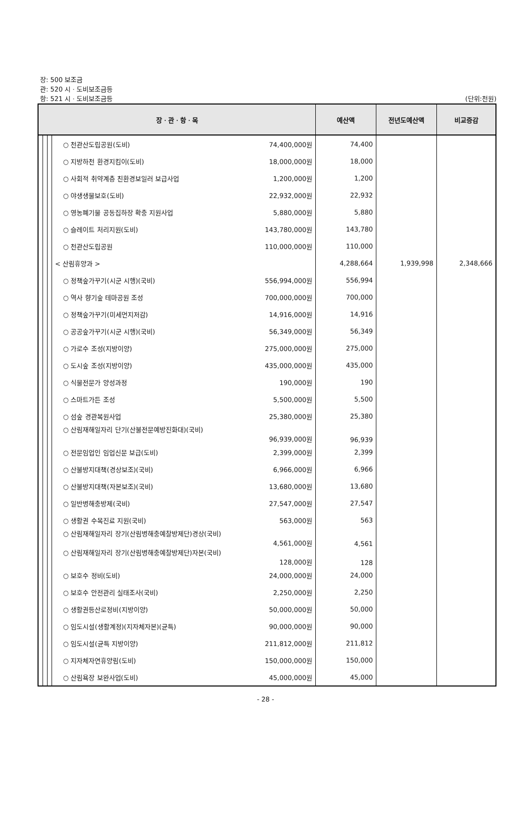장: 500 보조금
관: 520 시ㆍ도비보조금등
항: 521 시ㆍ도비보조금등 (단위:천원)
| 장ㆍ관ㆍ항ㆍ목 | | | | | 예산액 | 전년도예산액 | 비교증감 |
| --- | --- | --- | --- | --- | --- | --- | --- |
| | | | ○ 천관산도립공원(도비) | 74,400,000원 | 74,400 | | |
| | | | ○ 지방하천 환경지킴이(도비) | 18,000,000원 | 18,000 | | |
| | | | ○ 사회적 취약계층 친환경보일러 보급사업 | 1,200,000원 | 1,200 | | |
| | | | ○ 야생생물보호(도비) | 22,932,000원 | 22,932 | | |
| | | | ○ 영농폐기물 공동집하장 확충 지원사업 | 5,880,000원 | 5,880 | | |
| | | | ○ 슬레이트 처리지원(도비) | 143,780,000원 | 143,780 | | |
| | | | ○ 천관산도립공원 | 110,000,000원 | 110,000 | | |
| | | | < 산림휴양과 > | | 4,288,664 | 1,939,998 | 2,348,666 |
| | | | ○ 정책숲가꾸기(시군 시행)(국비) | 556,994,000원 | 556,994 | | |
| | | | ○ 역사 향기숲 테마공원 조성 | 700,000,000원 | 700,000 | | |
| | | | ○ 정책숲가꾸기(미세먼지저감) | 14,916,000원 | 14,916 | | |
| | | | ○ 공공숲가꾸기(시군 시행)(국비) | 56,349,000원 | 56,349 | | |
| | | | ○ 가로수 조성(지방이양) | 275,000,000원 | 275,000 | | |
| | | | ○ 도시숲 조성(지방이양) | 435,000,000원 | 435,000 | | |
| | | | ○ 식물전문가 양성과정 | 190,000원 | 190 | | |
| | | | ○ 스마트가든 조성 | 5,500,000원 | 5,500 | | |
| | | | ○ 섬숲 경관복원사업 | 25,380,000원 | 25,380 | | |
| | | | ○ 산림재해일자리 단기(산불전문예방진화대)(국비) 96,939,000원 | | 96,939 | | |
| | | | ○ 전문임업인 임업신문 보급(도비) | 2,399,000원 | 2,399 | | |
| | | | ○ 산불방지대책(경상보조)(국비) | 6,966,000원 | 6,966 | | |
| | | | ○ 산불방지대책(자본보조)(국비) | 13,680,000원 | 13,680 | | |
| | | | ○ 일반병해충방제(국비) | 27,547,000원 | 27,547 | | |
| | | | ○ 생활권 수목진료 지원(국비) | 563,000원 | 563 | | |
| | | | ○ 산림재해일자리 장기(산림병해충예찰방제단)경상(국비) 4,561,000원 | | 4,561 | | |
| | | | ○ 산림재해일자리 장기(산림병해충예찰방제단)자본(국비) 128,000원 | | 128 | | |
| | | | ○ 보호수 정비(도비) | 24,000,000원 | 24,000 | | |
| | | | ○ 보호수 안전관리 실태조사(국비) | 2,250,000원 | 2,250 | | |
| | | | ○ 생활권등산로정비(지방이양) | 50,000,000원 | 50,000 | | |
| | | | ○ 임도시설(생활계정)(지자체자본)(균특) | 90,000,000원 | 90,000 | | |
| | | | ○ 임도시설(균특 지방이양) | 211,812,000원 | 211,812 | | |
| | | | ○ 지자체자연휴양림(도비) | 150,000,000원 | 150,000 | | |
| | | | ○ 산림욕장 보완사업(도비) | 45,000,000원 | 45,000 | | |
- 28 -